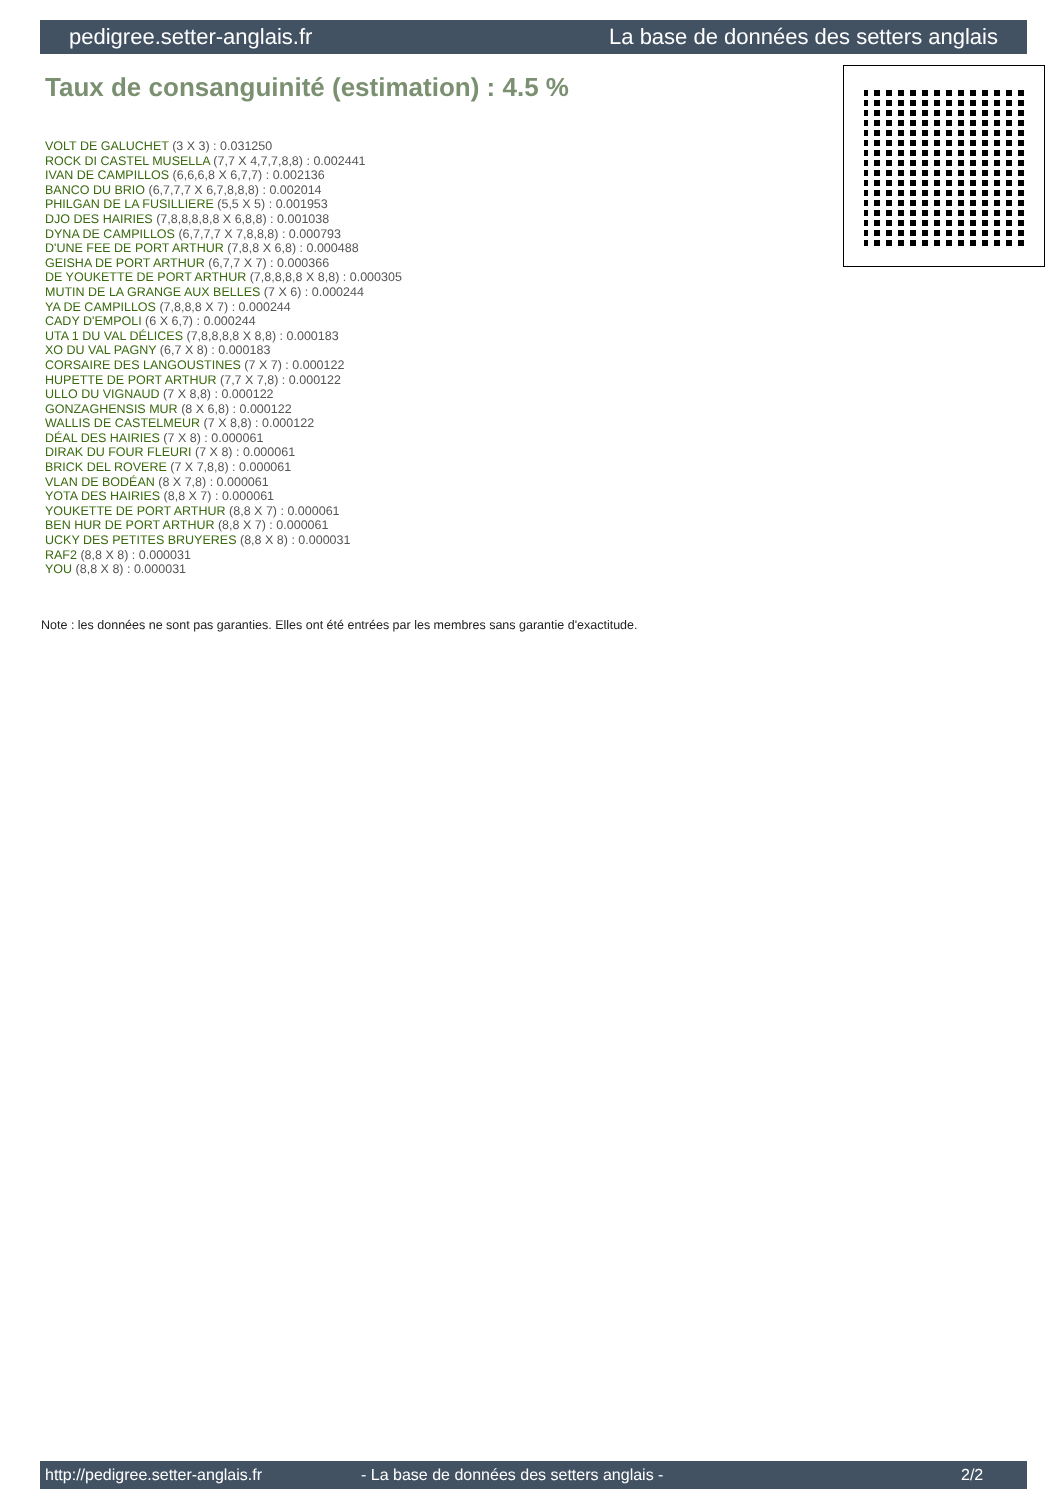pedigree.setter-anglais.fr La base de données des setters anglais
Taux de consanguinité (estimation) : 4.5 %
VOLT DE GALUCHET (3 X 3) : 0.031250
ROCK DI CASTEL MUSELLA (7,7 X 4,7,7,8,8) : 0.002441
IVAN DE CAMPILLOS (6,6,6,8 X 6,7,7) : 0.002136
BANCO DU BRIO (6,7,7,7 X 6,7,8,8,8) : 0.002014
PHILGAN DE LA FUSILLIERE (5,5 X 5) : 0.001953
DJO DES HAIRIES (7,8,8,8,8,8 X 6,8,8) : 0.001038
DYNA DE CAMPILLOS (6,7,7,7 X 7,8,8,8) : 0.000793
D'UNE FEE DE PORT ARTHUR (7,8,8 X 6,8) : 0.000488
GEISHA DE PORT ARTHUR (6,7,7 X 7) : 0.000366
DE YOUKETTE DE PORT ARTHUR (7,8,8,8,8 X 8,8) : 0.000305
MUTIN DE LA GRANGE AUX BELLES (7 X 6) : 0.000244
YA DE CAMPILLOS (7,8,8,8 X 7) : 0.000244
CADY D'EMPOLI (6 X 6,7) : 0.000244
UTA 1 DU VAL DÉLICES (7,8,8,8,8 X 8,8) : 0.000183
XO DU VAL PAGNY (6,7 X 8) : 0.000183
CORSAIRE DES LANGOUSTINES (7 X 7) : 0.000122
HUPETTE DE PORT ARTHUR (7,7 X 7,8) : 0.000122
ULLO DU VIGNAUD (7 X 8,8) : 0.000122
GONZAGHENSIS MUR (8 X 6,8) : 0.000122
WALLIS DE CASTELMEUR (7 X 8,8) : 0.000122
DÉAL DES HAIRIES (7 X 8) : 0.000061
DIRAK DU FOUR FLEURI (7 X 8) : 0.000061
BRICK DEL ROVERE (7 X 7,8,8) : 0.000061
VLAN DE BODÉAN (8 X 7,8) : 0.000061
YOTA DES HAIRIES (8,8 X 7) : 0.000061
YOUKETTE DE PORT ARTHUR (8,8 X 7) : 0.000061
BEN HUR DE PORT ARTHUR (8,8 X 7) : 0.000061
UCKY DES PETITES BRUYERES (8,8 X 8) : 0.000031
RAF2 (8,8 X 8) : 0.000031
YOU (8,8 X 8) : 0.000031
Note : les données ne sont pas garanties. Elles ont été entrées par les membres sans garantie d'exactitude.
http://pedigree.setter-anglais.fr - La base de données des setters anglais - 2/2